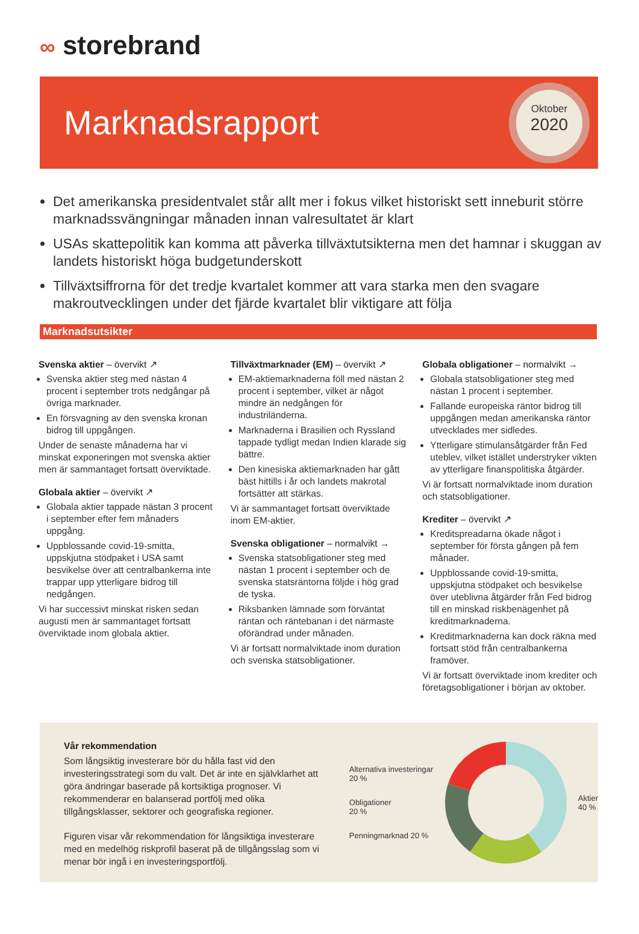∞ storebrand
Marknadsrapport
Oktober
2020
Det amerikanska presidentvalet står allt mer i fokus vilket historiskt sett inneburit större marknadssvängningar månaden innan valresultatet är klart
USAs skattepolitik kan komma att påverka tillväxtutsikterna men det hamnar i skuggan av landets historiskt höga budgetunderskott
Tillväxtsiffrorna för det tredje kvartalet kommer att vara starka men den svagare makroutvecklingen under det fjärde kvartalet blir viktigare att följa
Marknadsutsikter
Svenska aktier – övervikt ↗
Svenska aktier steg med nästan 4 procent i september trots nedgångar på övriga marknader.
En försvagning av den svenska kronan bidrog till uppgången.
Under de senaste månaderna har vi minskat exponeringen mot svenska aktier men är sammantaget fortsatt överviktade.
Globala aktier – övervikt ↗
Globala aktier tappade nästan 3 procent i september efter fem månaders uppgång.
Uppblossande covid-19-smitta, uppskjutna stödpaket i USA samt besvikelse över att centralbankerna inte trappar upp ytterligare bidrog till nedgången.
Vi har successivt minskat risken sedan augusti men är sammantaget fortsatt överviktade inom globala aktier.
Tillväxtmarknader (EM) – övervikt ↗
EM-aktiemarknaderna föll med nästan 2 procent i september, vilket är något mindre än nedgången för industriländerna.
Marknaderna i Brasilien och Ryssland tappade tydligt medan Indien klarade sig bättre.
Den kinesiska aktiemarknaden har gått bäst hittills i år och landets makrotal fortsätter att stärkas.
Vi är sammantaget fortsatt överviktade inom EM-aktier.
Svenska obligationer – normalvikt →
Svenska statsobligationer steg med nästan 1 procent i september och de svenska statsräntorna följde i hög grad de tyska.
Riksbanken lämnade som förväntat räntan och räntebanan i det närmaste oförändrad under månaden.
Vi är fortsatt normalviktade inom duration och svenska statsobligationer.
Globala obligationer – normalvikt →
Globala statsobligationer steg med nästan 1 procent i september.
Fallande europeiska räntor bidrog till uppgången medan amerikanska räntor utvecklades mer sidledes.
Ytterligare stimulansåtgärder från Fed uteblev, vilket istället understryker vikten av ytterligare finanspolitiska åtgärder.
Vi är fortsatt normalviktade inom duration och statsobligationer.
Krediter – övervikt ↗
Kreditspreadarna ökade något i september för första gången på fem månader.
Uppblossande covid-19-smitta, uppskjutna stödpaket och besvikelse över uteblivna åtgärder från Fed bidrog till en minskad riskbenägenhet på kreditmarknaderna.
Kreditmarknaderna kan dock räkna med fortsatt stöd från centralbankerna framöver.
Vi är fortsatt överviktade inom krediter och företagsobligationer i början av oktober.
Vår rekommendation
Som långsiktig investerare bör du hålla fast vid den investeringsstrategi som du valt. Det är inte en självklarhet att göra ändringar baserade på kortsiktiga prognoser. Vi rekommenderar en balanserad portfölj med olika tillgångsklasser, sektorer och geografiska regioner.
Figuren visar vår rekommendation för långsiktiga investerare med en medelhög riskprofil baserat på de tillgångsslag som vi menar bör ingå i en investeringsportfölj.
Alternativa investeringar
20 %
Obligationer
20 %
Penningmarknad 20 %
Aktier
40 %